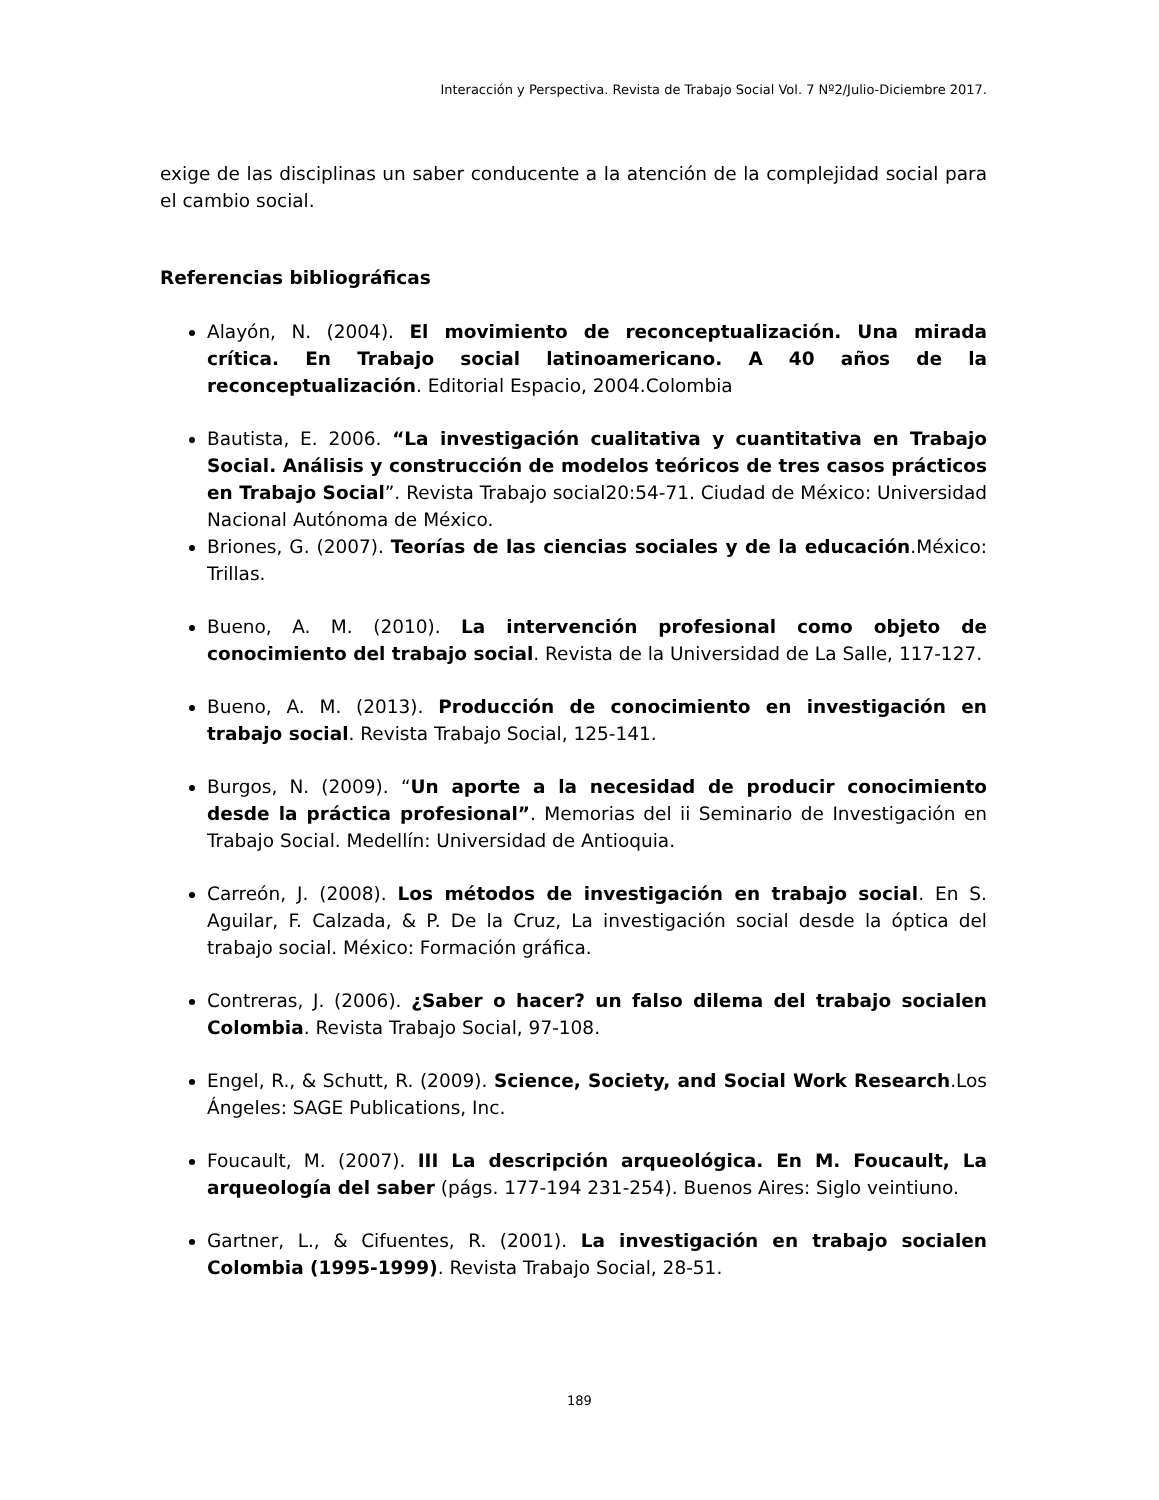Interacción y Perspectiva. Revista de Trabajo Social Vol. 7 Nº2/Julio-Diciembre 2017.
exige de las disciplinas un saber conducente a la atención de la complejidad social para el cambio social.
Referencias bibliográficas
Alayón, N. (2004). El movimiento de reconceptualización. Una mirada crítica. En Trabajo social latinoamericano. A 40 años de la reconceptualización. Editorial Espacio, 2004.Colombia
Bautista, E. 2006. “La investigación cualitativa y cuantitativa en Trabajo Social. Análisis y construcción de modelos teóricos de tres casos prácticos en Trabajo Social”. Revista Trabajo social20:54-71. Ciudad de México: Universidad Nacional Autónoma de México.
Briones, G. (2007). Teorías de las ciencias sociales y de la educación.México: Trillas.
Bueno, A. M. (2010). La intervención profesional como objeto de conocimiento del trabajo social. Revista de la Universidad de La Salle, 117-127.
Bueno, A. M. (2013). Producción de conocimiento en investigación en trabajo social. Revista Trabajo Social, 125-141.
Burgos, N. (2009). “Un aporte a la necesidad de producir conocimiento desde la práctica profesional”. Memorias del ii Seminario de Investigación en Trabajo Social. Medellín: Universidad de Antioquia.
Carreón, J. (2008). Los métodos de investigación en trabajo social. En S. Aguilar, F. Calzada, & P. De la Cruz, La investigación social desde la óptica del trabajo social. México: Formación gráfica.
Contreras, J. (2006). ¿Saber o hacer? un falso dilema del trabajo socialen Colombia. Revista Trabajo Social, 97-108.
Engel, R., & Schutt, R. (2009). Science, Society, and Social Work Research.Los Ángeles: SAGE Publications, Inc.
Foucault, M. (2007). III La descripción arqueológica. En M. Foucault, La arqueología del saber (págs. 177-194 231-254). Buenos Aires: Siglo veintiuno.
Gartner, L., & Cifuentes, R. (2001). La investigación en trabajo socialen Colombia (1995-1999). Revista Trabajo Social, 28-51.
189